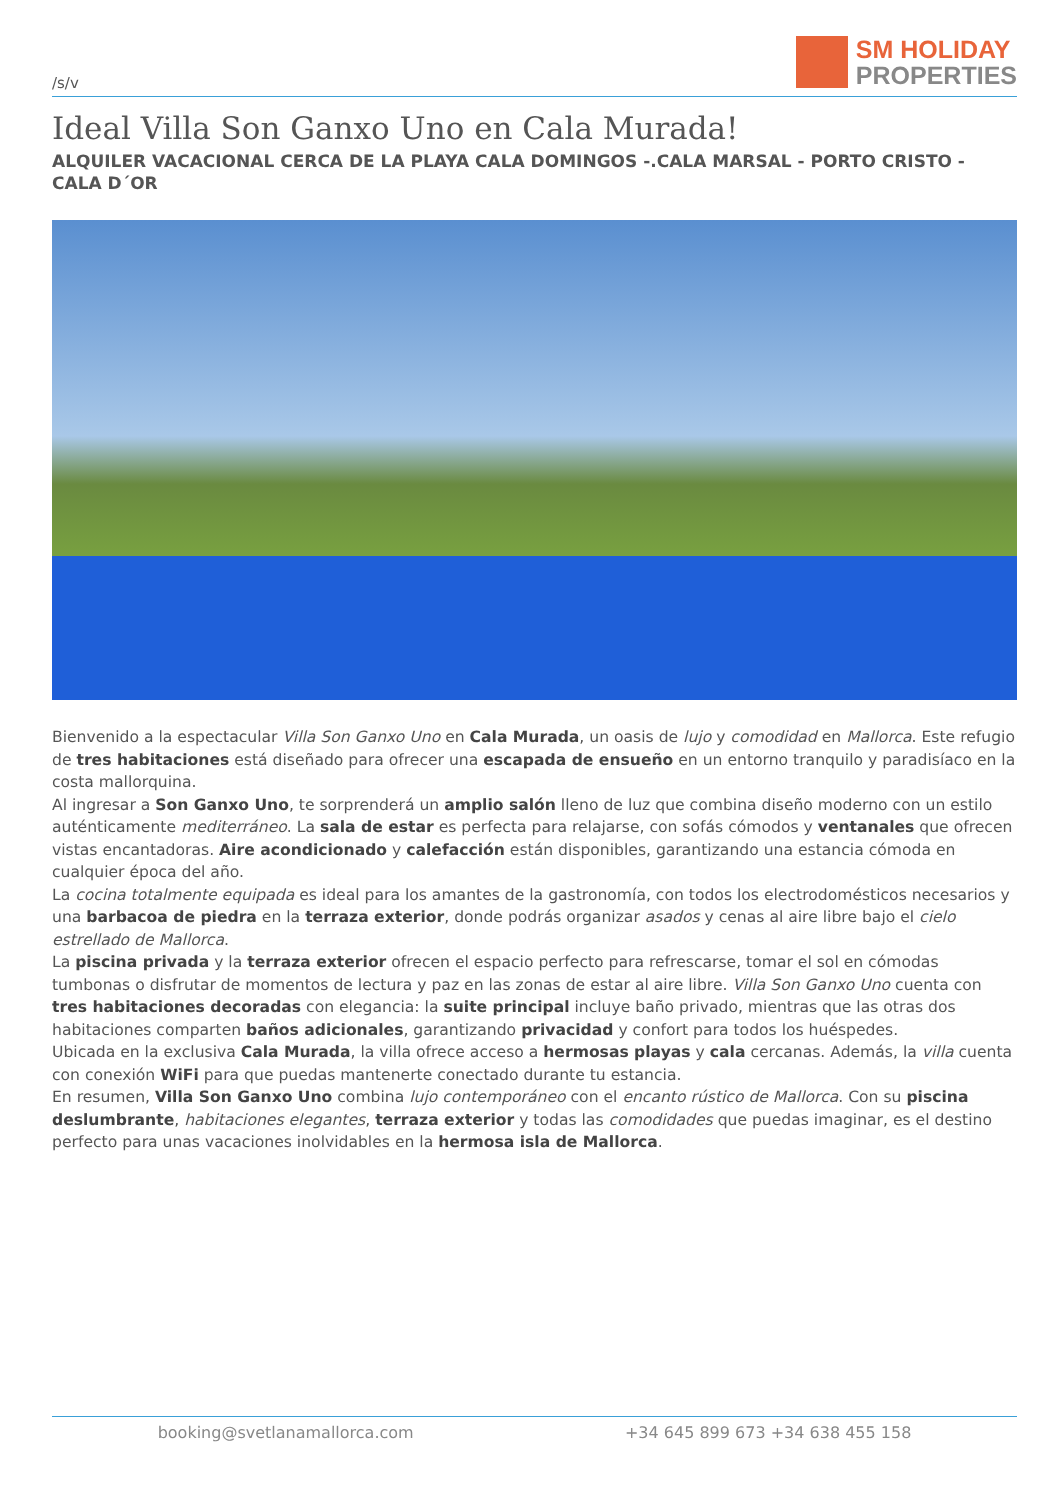/s/v
SM HOLIDAY
PROPERTIES
Ideal Villa Son Ganxo Uno en Cala Murada!
ALQUILER VACACIONAL CERCA DE LA PLAYA CALA DOMINGOS -.CALA MARSAL - PORTO CRISTO - CALA D´OR
Bienvenido a la espectacular Villa Son Ganxo Uno en Cala Murada, un oasis de lujo y comodidad en Mallorca. Este refugio de tres habitaciones está diseñado para ofrecer una escapada de ensueño en un entorno tranquilo y paradisíaco en la costa mallorquina.
Al ingresar a Son Ganxo Uno, te sorprenderá un amplio salón lleno de luz que combina diseño moderno con un estilo auténticamente mediterráneo. La sala de estar es perfecta para relajarse, con sofás cómodos y ventanales que ofrecen vistas encantadoras. Aire acondicionado y calefacción están disponibles, garantizando una estancia cómoda en cualquier época del año.
La cocina totalmente equipada es ideal para los amantes de la gastronomía, con todos los electrodomésticos necesarios y una barbacoa de piedra en la terraza exterior, donde podrás organizar asados y cenas al aire libre bajo el cielo estrellado de Mallorca.
La piscina privada y la terraza exterior ofrecen el espacio perfecto para refrescarse, tomar el sol en cómodas tumbonas o disfrutar de momentos de lectura y paz en las zonas de estar al aire libre. Villa Son Ganxo Uno cuenta con tres habitaciones decoradas con elegancia: la suite principal incluye baño privado, mientras que las otras dos habitaciones comparten baños adicionales, garantizando privacidad y confort para todos los huéspedes.
Ubicada en la exclusiva Cala Murada, la villa ofrece acceso a hermosas playas y cala cercanas. Además, la villa cuenta con conexión WiFi para que puedas mantenerte conectado durante tu estancia.
En resumen, Villa Son Ganxo Uno combina lujo contemporáneo con el encanto rústico de Mallorca. Con su piscina deslumbrante, habitaciones elegantes, terraza exterior y todas las comodidades que puedas imaginar, es el destino perfecto para unas vacaciones inolvidables en la hermosa isla de Mallorca.
booking@svetlanamallorca.com +34 645 899 673 +34 638 455 158